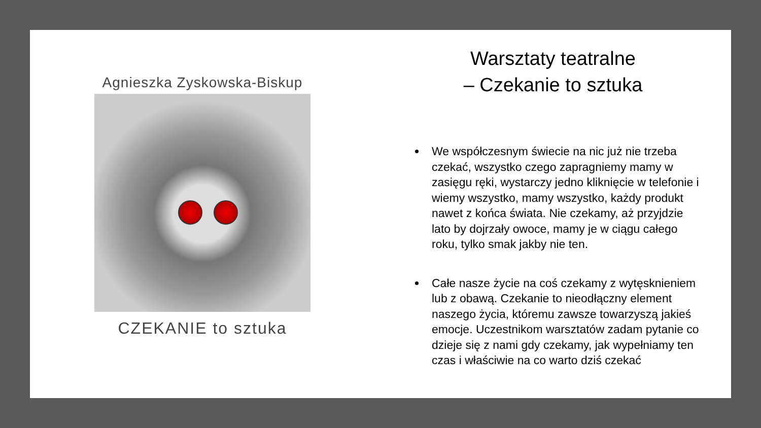Agnieszka Zyskowska-Biskup
CZEKANIE to sztuka
Warsztaty teatralne
– Czekanie to sztuka
We współczesnym świecie na nic już nie trzeba czekać, wszystko czego zapragniemy mamy w zasięgu ręki, wystarczy jedno kliknięcie w telefonie i wiemy wszystko, mamy wszystko, każdy produkt nawet z końca świata. Nie czekamy, aż przyjdzie lato by dojrzały owoce, mamy je w ciągu całego roku, tylko smak jakby nie ten.
Całe nasze życie na coś czekamy z wytęsknieniem lub z obawą. Czekanie to nieodłączny element naszego życia, któremu zawsze towarzyszą jakieś emocje. Uczestnikom warsztatów zadam pytanie co dzieje się z nami gdy czekamy, jak wypełniamy ten czas i właściwie na co warto dziś czekać